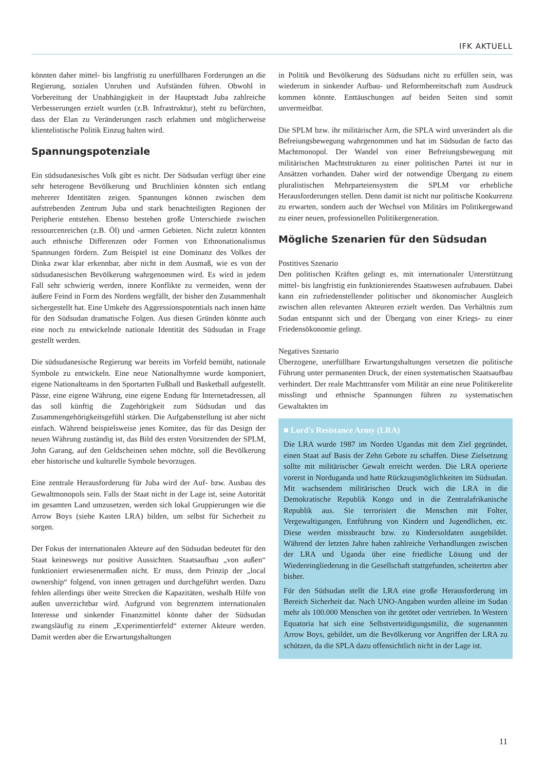IFK AKTUELL
könnten daher mittel- bis langfristig zu unerfüllbaren Forderungen an die Regierung, sozialen Unruhen und Aufständen führen. Obwohl in Vorbereitung der Unabhängigkeit in der Hauptstadt Juba zahlreiche Verbesserungen erzielt wurden (z.B. Infrastruktur), steht zu befürchten, dass der Elan zu Veränderungen rasch erlahmen und möglicherweise klientelistische Politik Einzug halten wird.
Spannungspotenziale
Ein südsudanesisches Volk gibt es nicht. Der Südsudan verfügt über eine sehr heterogene Bevölkerung und Bruchlinien könnten sich entlang mehrerer Identitäten zeigen. Spannungen können zwischen dem aufstrebenden Zentrum Juba und stark benachteiligten Regionen der Peripherie entstehen. Ebenso bestehen große Unterschiede zwischen ressourcenreichen (z.B. Öl) und -armen Gebieten. Nicht zuletzt könnten auch ethnische Differenzen oder Formen von Ethnonationalismus Spannungen fördern. Zum Beispiel ist eine Dominanz des Volkes der Dinka zwar klar erkennbar, aber nicht in dem Ausmaß, wie es von der südsudanesischen Bevölkerung wahrgenommen wird. Es wird in jedem Fall sehr schwierig werden, innere Konflikte zu vermeiden, wenn der äußere Feind in Form des Nordens wegfällt, der bisher den Zusammenhalt sichergestellt hat. Eine Umkehr des Aggressionspotentials nach innen hätte für den Südsudan dramatische Folgen. Aus diesen Gründen könnte auch eine noch zu entwickelnde nationale Identität des Südsudan in Frage gestellt werden.
Die südsudanesische Regierung war bereits im Vorfeld bemüht, nationale Symbole zu entwickeln. Eine neue Nationalhymne wurde komponiert, eigene Nationalteams in den Sportarten Fußball und Basketball aufgestellt. Pässe, eine eigene Währung, eine eigene Endung für Internetadressen, all das soll künftig die Zugehörigkeit zum Südsudan und das Zusammengehörigkeitsgefühl stärken. Die Aufgabenstellung ist aber nicht einfach. Während beispielsweise jenes Komitee, das für das Design der neuen Währung zuständig ist, das Bild des ersten Vorsitzenden der SPLM, John Garang, auf den Geldscheinen sehen möchte, soll die Bevölkerung eher historische und kulturelle Symbole bevorzugen.
Eine zentrale Herausforderung für Juba wird der Auf- bzw. Ausbau des Gewaltmonopols sein. Falls der Staat nicht in der Lage ist, seine Autorität im gesamten Land umzusetzen, werden sich lokal Gruppierungen wie die Arrow Boys (siehe Kasten LRA) bilden, um selbst für Sicherheit zu sorgen.
Der Fokus der internationalen Akteure auf den Südsudan bedeutet für den Staat keineswegs nur positive Aussichten. Staatsaufbau „von außen“ funktioniert erwiesenermaßen nicht. Er muss, dem Prinzip der „local ownership“ folgend, von innen getragen und durchgeführt werden. Dazu fehlen allerdings über weite Strecken die Kapazitäten, weshalb Hilfe von außen unverzichtbar wird. Aufgrund von begrenztem internationalen Interesse und sinkender Finanzmittel könnte daher der Südsudan zwangsläufig zu einem „Experimentierfeld“ externer Akteure werden. Damit werden aber die Erwartungshaltungen
in Politik und Bevölkerung des Südsudans nicht zu erfüllen sein, was wiederum in sinkender Aufbau- und Reformbereitschaft zum Ausdruck kommen könnte. Enttäuschungen auf beiden Seiten sind somit unvermeidbar.
Die SPLM bzw. ihr militärischer Arm, die SPLA wird unverändert als die Befreiungsbewegung wahrgenommen und hat im Südsudan de facto das Machtmonopol. Der Wandel von einer Befreiungsbewegung mit militärischen Machtstrukturen zu einer politischen Partei ist nur in Ansätzen vorhanden. Daher wird der notwendige Übergang zu einem pluralistischen Mehrparteiensystem die SPLM vor erhebliche Herausforderungen stellen. Denn damit ist nicht nur politische Konkurrenz zu erwarten, sondern auch der Wechsel von Militärs im Politikergewand zu einer neuen, professionellen Politikergeneration.
Mögliche Szenarien für den Südsudan
Postitives Szenario
Den politischen Kräften gelingt es, mit internationaler Unterstützung mittel- bis langfristig ein funktionierendes Staatswesen aufzubauen. Dabei kann ein zufriedenstellender politischer und ökonomischer Ausgleich zwischen allen relevanten Akteuren erzielt werden. Das Verhältnis zum Sudan entspannt sich und der Übergang von einer Kriegs- zu einer Friedensökonomie gelingt.
Negatives Szenario
Überzogene, unerfüllbare Erwartungshaltungen versetzen die politische Führung unter permanenten Druck, der einen systematischen Staatsaufbau verhindert. Der reale Machttransfer vom Militär an eine neue Politikerelite misslingt und ethnische Spannungen führen zu systematischen Gewaltakten im
■ Lord's Resistance Army (LRA)
Die LRA wurde 1987 im Norden Ugandas mit dem Ziel gegründet, einen Staat auf Basis der Zehn Gebote zu schaffen. Diese Zielsetzung sollte mit militärischer Gewalt erreicht werden. Die LRA operierte vorerst in Norduganda und hatte Rückzugsmöglichkeiten im Südsudan. Mit wachsendem militärischen Druck wich die LRA in die Demokratische Republik Kongo und in die Zentralafrikanische Republik aus. Sie terrorisiert die Menschen mit Folter, Vergewaltigungen, Entführung von Kindern und Jugendlichen, etc. Diese werden missbraucht bzw. zu Kindersoldaten ausgebildet. Während der letzten Jahre haben zahlreiche Verhandlungen zwischen der LRA und Uganda über eine friedliche Lösung und der Wiedereingliederung in die Gesellschaft stattgefunden, scheiterten aber bisher.
Für den Südsudan stellt die LRA eine große Herausforderung im Bereich Sicherheit dar. Nach UNO-Angaben wurden alleine im Sudan mehr als 100.000 Menschen von ihr getötet oder vertrieben. In Western Equatoria hat sich eine Selbstverteidigungsmiliz, die sogenannten Arrow Boys, gebildet, um die Bevölkerung vor Angriffen der LRA zu schützen, da die SPLA dazu offensichtlich nicht in der Lage ist.
11